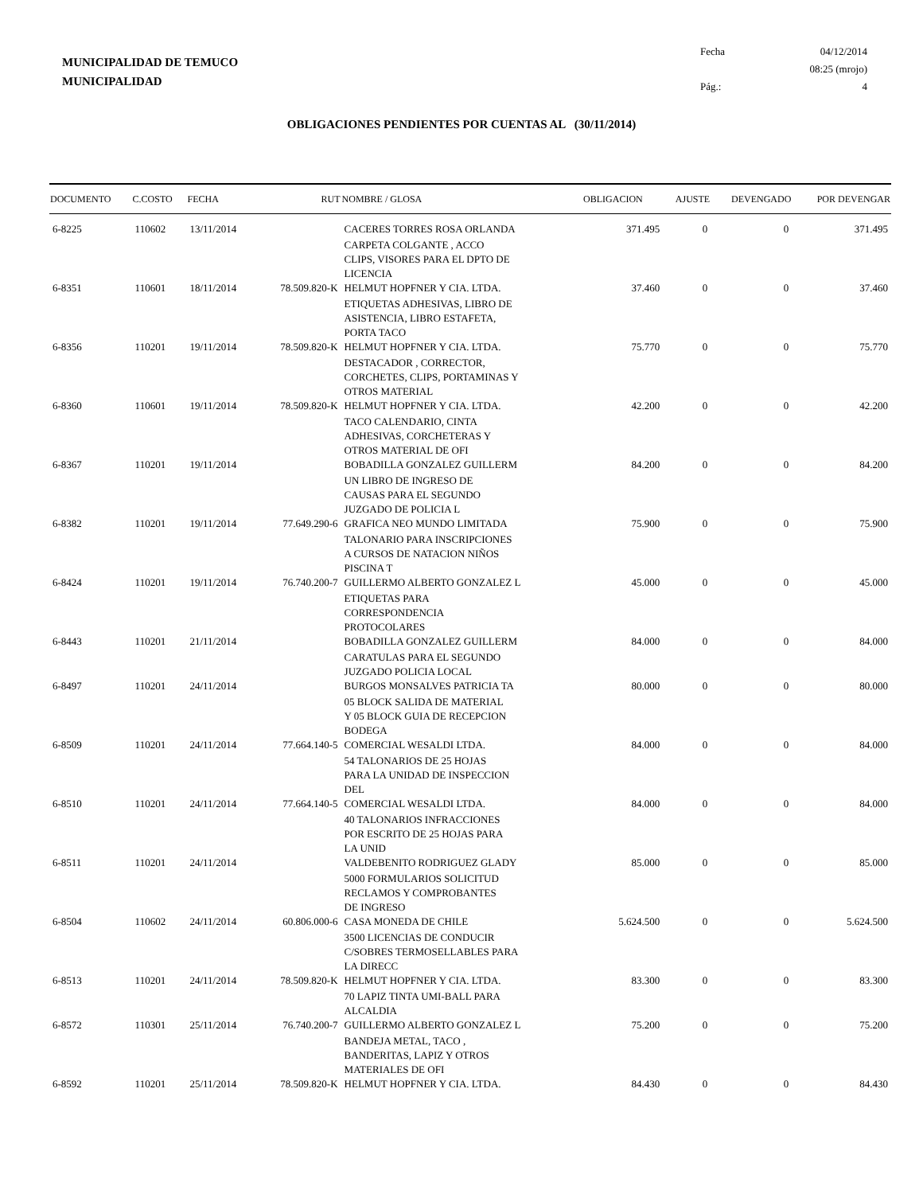MUNICIPALIDAD DE TEMUCO
MUNICIPALIDAD
Fecha 04/12/2014
08:25 (mrojo)
Pág.: 4
OBLIGACIONES PENDIENTES POR CUENTAS AL (30/11/2014)
| DOCUMENTO | C.COSTO | FECHA | RUT | NOMBRE / GLOSA | OBLIGACION | AJUSTE | DEVENGADO | POR DEVENGAR |
| --- | --- | --- | --- | --- | --- | --- | --- | --- |
| 6-8225 | 110602 | 13/11/2014 | | CACERES TORRES ROSA ORLANDA | 371.495 | 0 | 0 | 371.495 |
| | | | | CARPETA COLGANTE , ACCO CLIPS, VISORES PARA EL DPTO DE LICENCIA | | | | |
| 6-8351 | 110601 | 18/11/2014 | 78.509.820-K | HELMUT HOPFNER Y CIA. LTDA. | 37.460 | 0 | 0 | 37.460 |
| | | | | ETIQUETAS ADHESIVAS, LIBRO DE ASISTENCIA, LIBRO ESTAFETA, PORTA TACO | | | | |
| 6-8356 | 110201 | 19/11/2014 | 78.509.820-K | HELMUT HOPFNER Y CIA. LTDA. | 75.770 | 0 | 0 | 75.770 |
| | | | | DESTACADOR , CORRECTOR, CORCHETES, CLIPS, PORTAMINAS Y OTROS MATERIAL | | | | |
| 6-8360 | 110601 | 19/11/2014 | 78.509.820-K | HELMUT HOPFNER Y CIA. LTDA. | 42.200 | 0 | 0 | 42.200 |
| | | | | TACO CALENDARIO, CINTA ADHESIVAS, CORCHETERAS Y OTROS MATERIAL DE OFI | | | | |
| 6-8367 | 110201 | 19/11/2014 | | BOBADILLA GONZALEZ GUILLERM | 84.200 | 0 | 0 | 84.200 |
| | | | | UN LIBRO DE INGRESO DE CAUSAS PARA EL SEGUNDO JUZGADO DE POLICIA L | | | | |
| 6-8382 | 110201 | 19/11/2014 | 77.649.290-6 | GRAFICA NEO MUNDO LIMITADA | 75.900 | 0 | 0 | 75.900 |
| | | | | TALONARIO PARA INSCRIPCIONES A CURSOS DE NATACION NIÑOS PISCINA T | | | | |
| 6-8424 | 110201 | 19/11/2014 | 76.740.200-7 | GUILLERMO ALBERTO GONZALEZ L | 45.000 | 0 | 0 | 45.000 |
| | | | | ETIQUETAS PARA CORRESPONDENCIA PROTOCOLARES | | | | |
| 6-8443 | 110201 | 21/11/2014 | | BOBADILLA GONZALEZ GUILLERM | 84.000 | 0 | 0 | 84.000 |
| | | | | CARATULAS PARA EL SEGUNDO JUZGADO POLICIA LOCAL | | | | |
| 6-8497 | 110201 | 24/11/2014 | | BURGOS MONSALVES PATRICIA TA | 80.000 | 0 | 0 | 80.000 |
| | | | | 05 BLOCK SALIDA DE MATERIAL Y 05 BLOCK GUIA DE RECEPCION BODEGA | | | | |
| 6-8509 | 110201 | 24/11/2014 | 77.664.140-5 | COMERCIAL WESALDI LTDA. | 84.000 | 0 | 0 | 84.000 |
| | | | | 54 TALONARIOS DE 25 HOJAS PARA LA UNIDAD DE INSPECCION DEL | | | | |
| 6-8510 | 110201 | 24/11/2014 | 77.664.140-5 | COMERCIAL WESALDI LTDA. | 84.000 | 0 | 0 | 84.000 |
| | | | | 40 TALONARIOS INFRACCIONES POR ESCRITO DE 25 HOJAS PARA LA UNID | | | | |
| 6-8511 | 110201 | 24/11/2014 | | VALDEBENITO RODRIGUEZ GLADY | 85.000 | 0 | 0 | 85.000 |
| | | | | 5000 FORMULARIOS SOLICITUD RECLAMOS Y COMPROBANTES DE INGRESO | | | | |
| 6-8504 | 110602 | 24/11/2014 | 60.806.000-6 | CASA MONEDA DE CHILE | 5.624.500 | 0 | 0 | 5.624.500 |
| | | | | 3500 LICENCIAS DE CONDUCIR C/SOBRES TERMOSELLABLES PARA LA DIRECC | | | | |
| 6-8513 | 110201 | 24/11/2014 | 78.509.820-K | HELMUT HOPFNER Y CIA. LTDA. | 83.300 | 0 | 0 | 83.300 |
| | | | | 70 LAPIZ TINTA UMI-BALL PARA ALCALDIA | | | | |
| 6-8572 | 110301 | 25/11/2014 | 76.740.200-7 | GUILLERMO ALBERTO GONZALEZ L | 75.200 | 0 | 0 | 75.200 |
| | | | | BANDEJA METAL, TACO , BANDERITAS, LAPIZ Y OTROS MATERIALES DE OFI | | | | |
| 6-8592 | 110201 | 25/11/2014 | 78.509.820-K | HELMUT HOPFNER Y CIA. LTDA. | 84.430 | 0 | 0 | 84.430 |